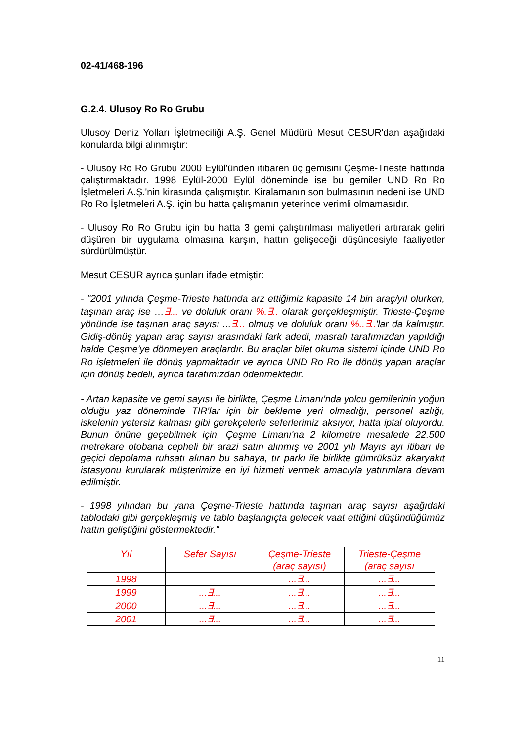02-41/468-196
G.2.4. Ulusoy Ro Ro Grubu
Ulusoy Deniz Yolları İşletmeciliği A.Ş. Genel Müdürü Mesut CESUR'dan aşağıdaki konularda bilgi alınmıştır:
- Ulusoy Ro Ro Grubu 2000 Eylül'ünden itibaren üç gemisini Çeşme-Trieste hattında çalıştırmaktadır. 1998 Eylül-2000 Eylül döneminde ise bu gemiler UND Ro Ro İşletmeleri A.Ş.'nin kirasında çalışmıştır. Kiralamanın son bulmasının nedeni ise UND Ro Ro İşletmeleri A.Ş. için bu hatta çalışmanın yeterince verimli olmamasıdır.
- Ulusoy Ro Ro Grubu için bu hatta 3 gemi çalıştırılması maliyetleri artırarak geliri düşüren bir uygulama olmasına karşın, hattın gelişeceği düşüncesiyle faaliyetler sürdürülmüştür.
Mesut CESUR ayrıca şunları ifade etmiştir:
- "2001 yılında Çeşme-Trieste hattında arz ettiğimiz kapasite 14 bin araç/yıl olurken, taşınan araç ise …∃... ve doluluk oranı %.∃.. olarak gerçekleşmiştir. Trieste-Çeşme yönünde ise taşınan araç sayısı ...∃... olmuş ve doluluk oranı %..∃..'lar da kalmıştır. Gidiş-dönüş yapan araç sayısı arasındaki fark adedi, masrafı tarafımızdan yapıldığı halde Çeşme'ye dönmeyen araçlardır. Bu araçlar bilet okuma sistemi içinde UND Ro Ro işletmeleri ile dönüş yapmaktadır ve ayrıca UND Ro Ro ile dönüş yapan araçlar için dönüş bedeli, ayrıca tarafımızdan ödenmektedir.
- Artan kapasite ve gemi sayısı ile birlikte, Çeşme Limanı'nda yolcu gemilerinin yoğun olduğu yaz döneminde TIR'lar için bir bekleme yeri olmadığı, personel azlığı, iskelenin yetersiz kalması gibi gerekçelerle seferlerimiz aksıyor, hatta iptal oluyordu. Bunun önüne geçebilmek için, Çeşme Limanı'na 2 kilometre mesafede 22.500 metrekare otobana cepheli bir arazi satın alınmış ve 2001 yılı Mayıs ayı itibarı ile geçici depolama ruhsatı alınan bu sahaya, tır parkı ile birlikte gümrüksüz akaryakıt istasyonu kurularak müşterimize en iyi hizmeti vermek amacıyla yatırımlara devam edilmiştir.
- 1998 yılından bu yana Çeşme-Trieste hattında taşınan araç sayısı aşağıdaki tablodaki gibi gerçekleşmiş ve tablo başlangıçta gelecek vaat ettiğini düşündüğümüz hattın geliştiğini göstermektedir."
| Yıl | Sefer Sayısı | Çeşme-Trieste (araç sayısı) | Trieste-Çeşme (araç sayısı |
| --- | --- | --- | --- |
| 1998 | | ...∃... | ...∃... |
| 1999 | ...∃... | ...∃... | ...∃... |
| 2000 | ...∃... | ...∃... | ...∃... |
| 2001 | ...∃... | ...∃... | ...∃... |
11